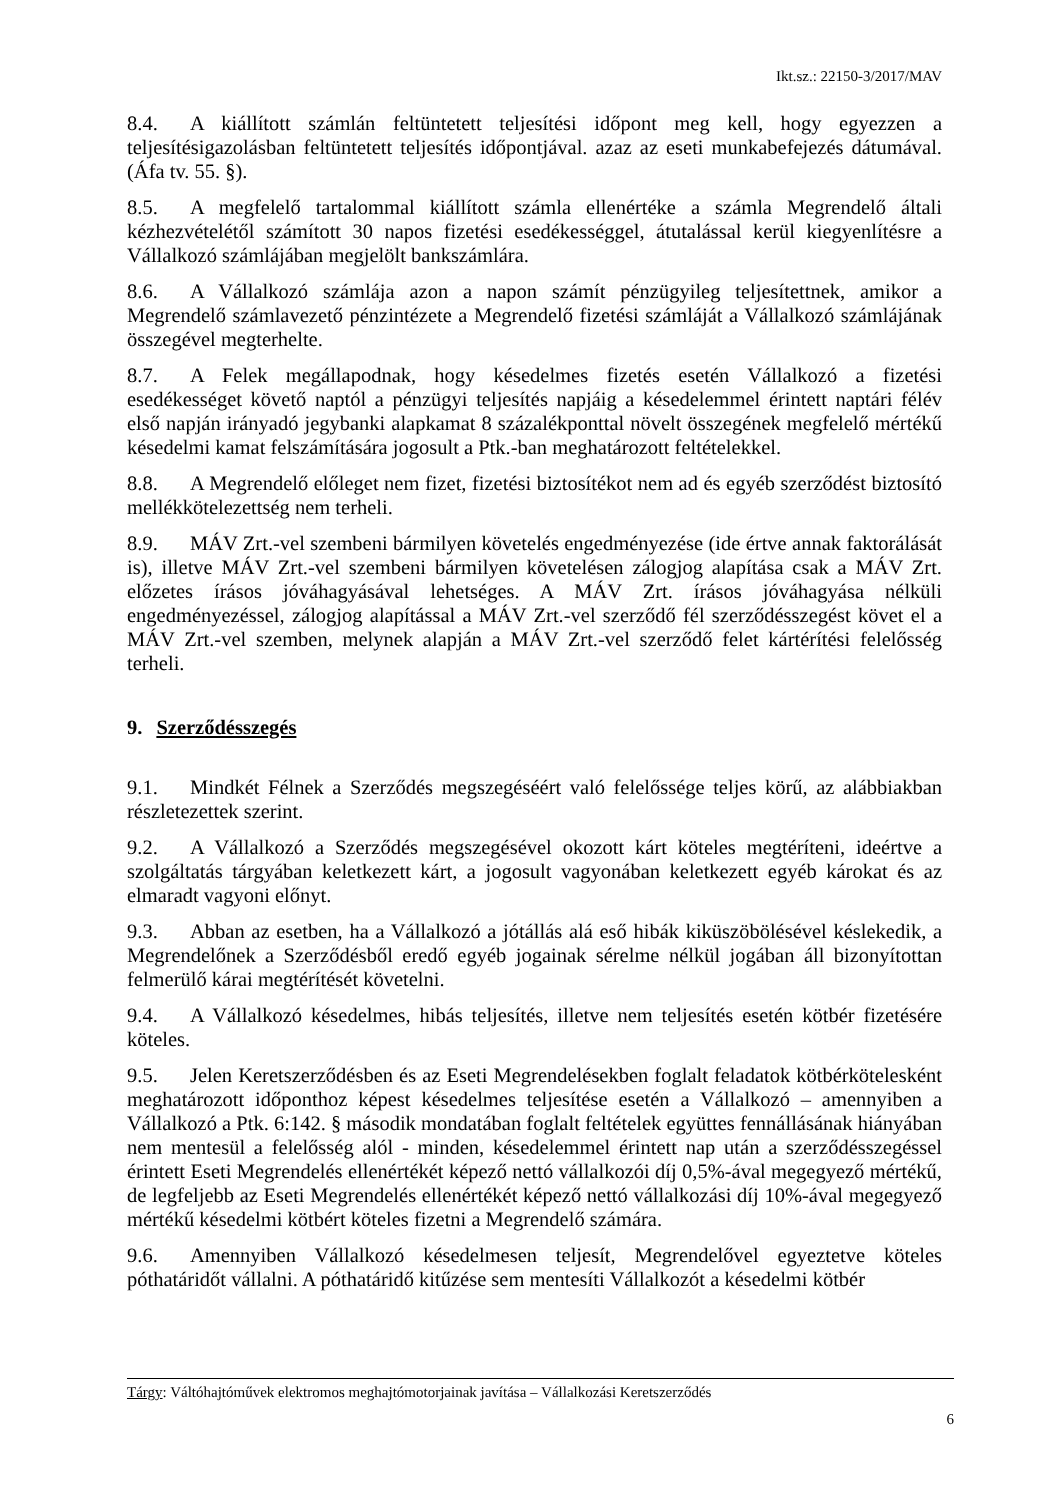Ikt.sz.: 22150-3/2017/MAV
8.4. A kiállított számlán feltüntetett teljesítési időpont meg kell, hogy egyezzen a teljesítésigazolásban feltüntetett teljesítés időpontjával. azaz az eseti munkabefejezés dátumával.(Áfa tv. 55. §).
8.5. A megfelelő tartalommal kiállított számla ellenértéke a számla Megrendelő általi kézhezvételétől számított 30 napos fizetési esedékességgel, átutalással kerül kiegyenlítésre a Vállalkozó számlájában megjelölt bankszámlára.
8.6. A Vállalkozó számlája azon a napon számít pénzügyileg teljesítettnek, amikor a Megrendelő számlavezető pénzintézete a Megrendelő fizetési számláját a Vállalkozó számlájának összegével megterhelte.
8.7. A Felek megállapodnak, hogy késedelmes fizetés esetén Vállalkozó a fizetési esedékességet követő naptól a pénzügyi teljesítés napjáig a késedelemmel érintett naptári félév első napján irányadó jegybanki alapkamat 8 százalékponttal növelt összegének megfelelő mértékű késedelmi kamat felszámítására jogosult a Ptk.-ban meghatározott feltételekkel.
8.8. A Megrendelő előleget nem fizet, fizetési biztosítékot nem ad és egyéb szerződést biztosító mellékkötelezettség nem terheli.
8.9. MÁV Zrt.-vel szembeni bármilyen követelés engedményezése (ide értve annak faktorálását is), illetve MÁV Zrt.-vel szembeni bármilyen követelésen zálogjog alapítása csak a MÁV Zrt. előzetes írásos jóváhagyásával lehetséges. A MÁV Zrt. írásos jóváhagyása nélküli engedményezéssel, zálogjog alapítással a MÁV Zrt.-vel szerződő fél szerződésszegést követ el a MÁV Zrt.-vel szemben, melynek alapján a MÁV Zrt.-vel szerződő felet kártérítési felelősség terheli.
9. Szerződésszegés
9.1. Mindkét Félnek a Szerződés megszegéséért való felelőssége teljes körű, az alábbiakban részletezettek szerint.
9.2. A Vállalkozó a Szerződés megszegésével okozott kárt köteles megtéríteni, ideértve a szolgáltatás tárgyában keletkezett kárt, a jogosult vagyonában keletkezett egyéb károkat és az elmaradt vagyoni előnyt.
9.3. Abban az esetben, ha a Vállalkozó a jótállás alá eső hibák kiküszöbölésével késlekedik, a Megrendelőnek a Szerződésből eredő egyéb jogainak sérelme nélkül jogában áll bizonyítottan felmerülő kárai megtérítését követelni.
9.4. A Vállalkozó késedelmes, hibás teljesítés, illetve nem teljesítés esetén kötbér fizetésére köteles.
9.5. Jelen Keretszerződésben és az Eseti Megrendelésekben foglalt feladatok kötbérkötelesként meghatározott időponthoz képest késedelmes teljesítése esetén a Vállalkozó – amennyiben a Vállalkozó a Ptk. 6:142. § második mondatában foglalt feltételek együttes fennállásának hiányában nem mentesül a felelősség alól - minden, késedelemmel érintett nap után a szerződésszegéssel érintett Eseti Megrendelés ellenértékét képező nettó vállalkozói díj 0,5%-ával megegyező mértékű, de legfeljebb az Eseti Megrendelés ellenértékét képező nettó vállalkozási díj 10%-ával megegyező mértékű késedelmi kötbért köteles fizetni a Megrendelő számára.
9.6. Amennyiben Vállalkozó késedelmesen teljesít, Megrendelővel egyeztetve köteles póthatáridőt vállalni. A póthatáridő kitűzése sem mentesíti Vállalkozót a késedelmi kötbér
Tárgy: Váltóhajtóművek elektromos meghajtómotorjainak javítása – Vállalkozási Keretszerződés
6